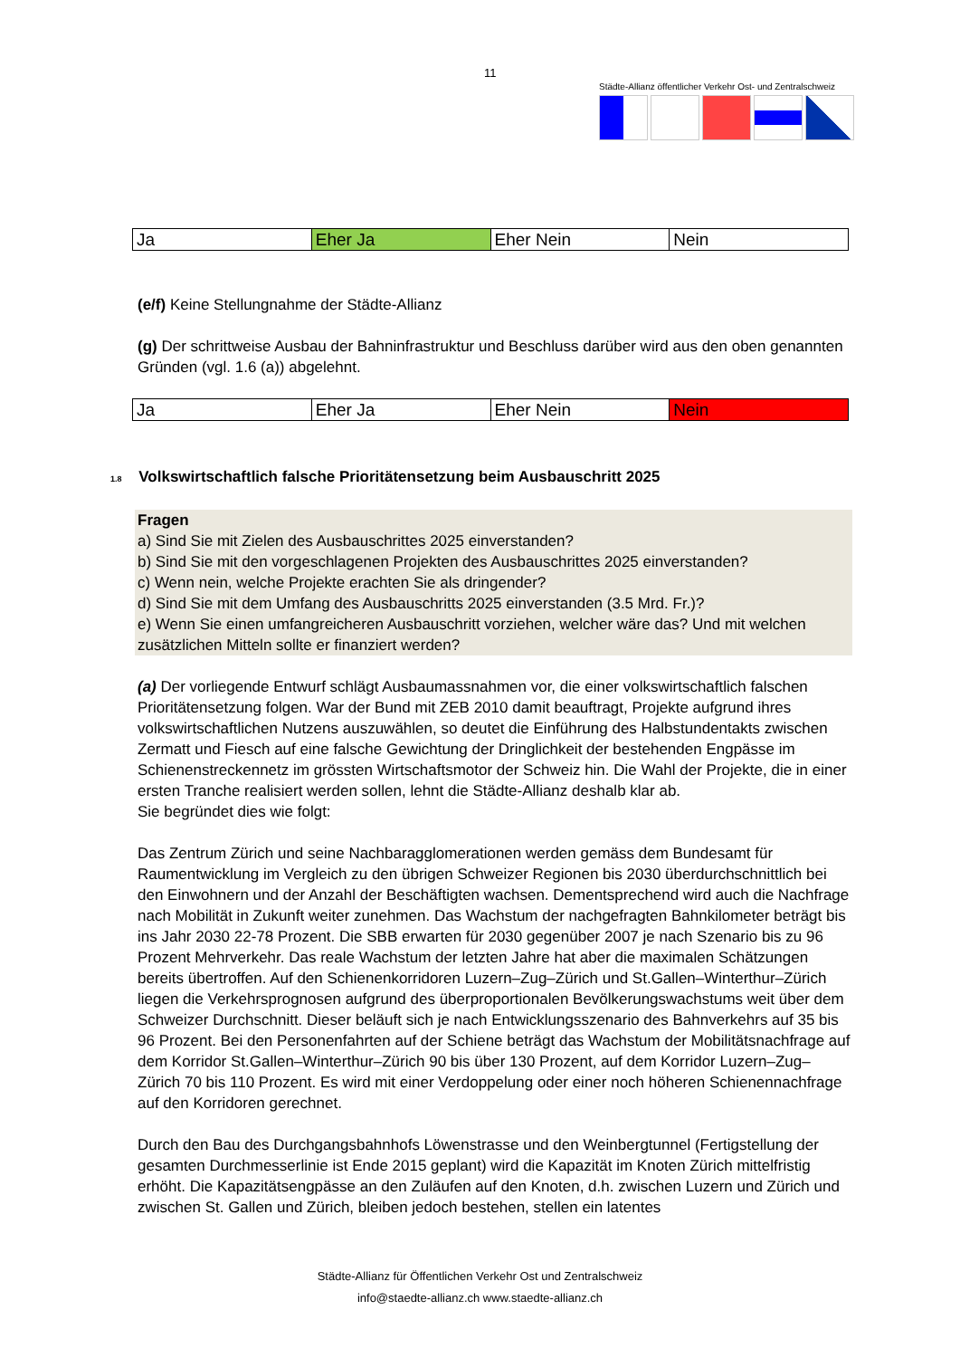11
Städte-Allianz öffentlicher Verkehr Ost- und Zentralschweiz
| Ja | Eher Ja | Eher Nein | Nein |
(e/f) Keine Stellungnahme der Städte-Allianz
(g) Der schrittweise Ausbau der Bahninfrastruktur und Beschluss darüber wird aus den oben genannten Gründen (vgl. 1.6 (a)) abgelehnt.
| Ja | Eher Ja | Eher Nein | Nein |
1.8 Volkswirtschaftlich falsche Prioritätensetzung beim Ausbauschritt 2025
Fragen
a) Sind Sie mit Zielen des Ausbauschrittes 2025 einverstanden?
b) Sind Sie mit den vorgeschlagenen Projekten des Ausbauschrittes 2025 einverstanden?
c) Wenn nein, welche Projekte erachten Sie als dringender?
d) Sind Sie mit dem Umfang des Ausbauschritts 2025 einverstanden (3.5 Mrd. Fr.)?
e) Wenn Sie einen umfangreicheren Ausbauschritt vorziehen, welcher wäre das? Und mit welchen zusätzlichen Mitteln sollte er finanziert werden?
(a) Der vorliegende Entwurf schlägt Ausbaumassnahmen vor, die einer volkswirtschaftlich falschen Prioritätensetzung folgen. War der Bund mit ZEB 2010 damit beauftragt, Projekte aufgrund ihres volkswirtschaftlichen Nutzens auszuwählen, so deutet die Einführung des Halbstundentakts zwischen Zermatt und Fiesch auf eine falsche Gewichtung der Dringlichkeit der bestehenden Engpässe im Schienenstreckennetz im grössten Wirtschaftsmotor der Schweiz hin. Die Wahl der Projekte, die in einer ersten Tranche realisiert werden sollen, lehnt die Städte-Allianz deshalb klar ab.
Sie begründet dies wie folgt:
Das Zentrum Zürich und seine Nachbaragglomerationen werden gemäss dem Bundesamt für Raumentwicklung im Vergleich zu den übrigen Schweizer Regionen bis 2030 überdurchschnittlich bei den Einwohnern und der Anzahl der Beschäftigten wachsen. Dementsprechend wird auch die Nachfrage nach Mobilität in Zukunft weiter zunehmen. Das Wachstum der nachgefragten Bahnkilometer beträgt bis ins Jahr 2030 22-78 Prozent. Die SBB erwarten für 2030 gegenüber 2007 je nach Szenario bis zu 96 Prozent Mehrverkehr. Das reale Wachstum der letzten Jahre hat aber die maximalen Schätzungen bereits übertroffen. Auf den Schienenkorridoren Luzern–Zug–Zürich und St.Gallen–Winterthur–Zürich liegen die Verkehrsprognosen aufgrund des überproportionalen Bevölkerungswachstums weit über dem Schweizer Durchschnitt. Dieser beläuft sich je nach Entwicklungsszenario des Bahnverkehrs auf 35 bis 96 Prozent. Bei den Personenfahrten auf der Schiene beträgt das Wachstum der Mobilitätsnachfrage auf dem Korridor St.Gallen–Winterthur–Zürich 90 bis über 130 Prozent, auf dem Korridor Luzern–Zug–Zürich 70 bis 110 Prozent. Es wird mit einer Verdoppelung oder einer noch höheren Schienennachfrage auf den Korridoren gerechnet.
Durch den Bau des Durchgangsbahnhofs Löwenstrasse und den Weinbergtunnel (Fertigstellung der gesamten Durchmesserlinie ist Ende 2015 geplant) wird die Kapazität im Knoten Zürich mittelfristig erhöht. Die Kapazitätsengpässe an den Zuläufen auf den Knoten, d.h. zwischen Luzern und Zürich und zwischen St. Gallen und Zürich, bleiben jedoch bestehen, stellen ein latentes
Städte-Allianz für Öffentlichen Verkehr Ost und Zentralschweiz
info@staedte-allianz.ch www.staedte-allianz.ch